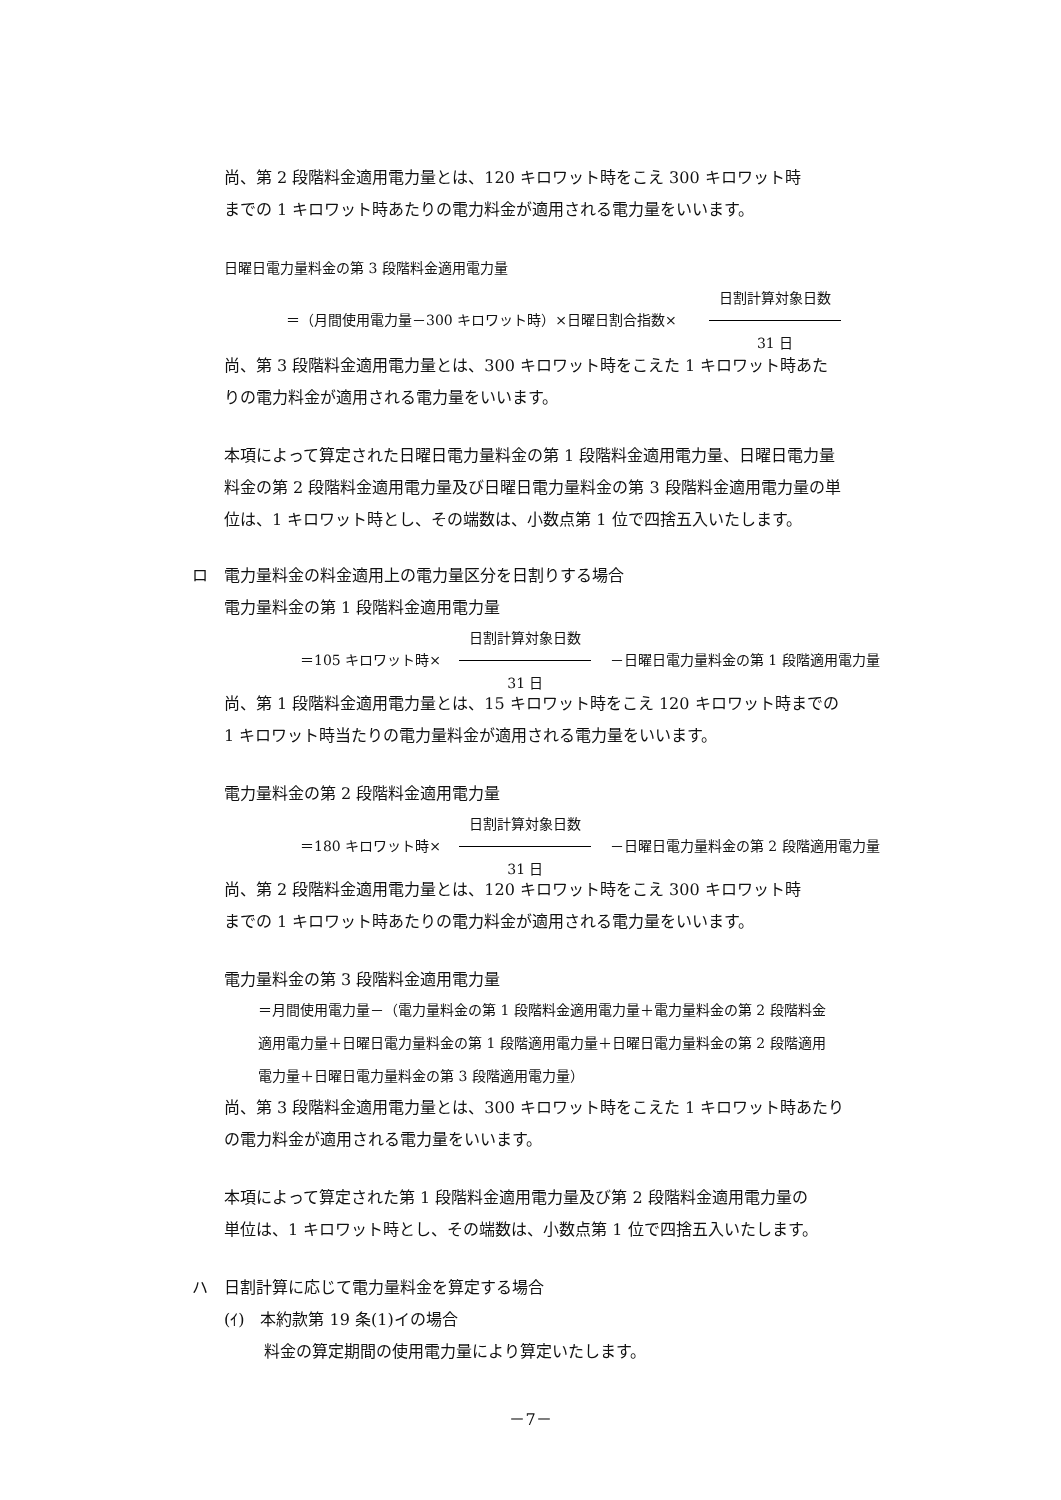尚、第 2 段階料金適用電力量とは、120 キロワット時をこえ 300 キロワット時
までの 1 キロワット時あたりの電力料金が適用される電力量をいいます。
日曜日電力量料金の第 3 段階料金適用電力量
＝（月間使用電力量－300 キロワット時）×日曜日割合指数× 日割計算対象日数 31 日
尚、第 3 段階料金適用電力量とは、300 キロワット時をこえた 1 キロワット時あた
りの電力料金が適用される電力量をいいます。
本項によって算定された日曜日電力量料金の第 1 段階料金適用電力量、日曜日電力量
料金の第 2 段階料金適用電力量及び日曜日電力量料金の第 3 段階料金適用電力量の単
位は、1 キロワット時とし、その端数は、小数点第 1 位で四捨五入いたします。
ロ　電力量料金の料金適用上の電力量区分を日割りする場合
電力量料金の第 1 段階料金適用電力量
＝105 キロワット時× 日割計算対象日数 31 日 －日曜日電力量料金の第 1 段階適用電力量
尚、第 1 段階料金適用電力量とは、15 キロワット時をこえ 120 キロワット時までの
1 キロワット時当たりの電力量料金が適用される電力量をいいます。
電力量料金の第 2 段階料金適用電力量
＝180 キロワット時× 日割計算対象日数 31 日 －日曜日電力量料金の第 2 段階適用電力量
尚、第 2 段階料金適用電力量とは、120 キロワット時をこえ 300 キロワット時
までの 1 キロワット時あたりの電力料金が適用される電力量をいいます。
電力量料金の第 3 段階料金適用電力量
＝月間使用電力量－（電力量料金の第 1 段階料金適用電力量＋電力量料金の第 2 段階料金
適用電力量＋日曜日電力量料金の第 1 段階適用電力量＋日曜日電力量料金の第 2 段階適用
電力量＋日曜日電力量料金の第 3 段階適用電力量）
尚、第 3 段階料金適用電力量とは、300 キロワット時をこえた 1 キロワット時あたり
の電力料金が適用される電力量をいいます。
本項によって算定された第 1 段階料金適用電力量及び第 2 段階料金適用電力量の
単位は、1 キロワット時とし、その端数は、小数点第 1 位で四捨五入いたします。
ハ　日割計算に応じて電力量料金を算定する場合
(ｲ)　本約款第 19 条(1)イの場合
料金の算定期間の使用電力量により算定いたします。
－7－